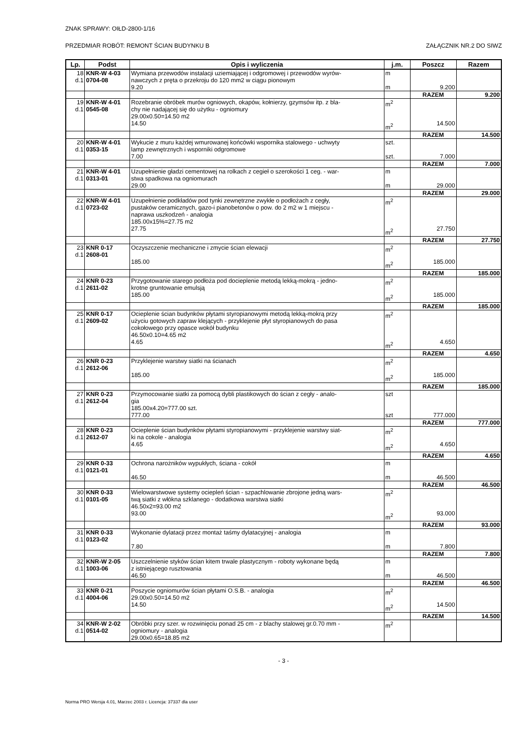ZNAK SPRAWY: OIŁD-2800-1/16
PRZEDMIAR ROBÓT: REMONT ŚCIAN BUDYNKU B ZAŁĄCZNIK NR.2 DO SIWZ
| Lp. | Podst | Opis i wyliczenia | j.m. | Poszcz | Razem |
| --- | --- | --- | --- | --- | --- |
| 18 d.1 | KNR-W 4-03 0704-08 | Wymiana przewodów instalacji uziemiającej i odgromowej i przewodów wyrów- nawczych z pręta o przekroju do 120 mm2 w ciągu pionowym 9.20 | m m | 9.200 | |
| | | | | RAZEM | 9.200 |
| 19 d.1 | KNR-W 4-01 0545-08 | Rozebranie obróbek murów ogniowych, okapów, kołnierzy, gzymsów itp. z bla- chy nie nadającej się do użytku - ogniomury 29.00x0.50=14.50 m2 14.50 | m<sup>2</sup> m<sup>2</sup> | 14.500 | |
| | | | | RAZEM | 14.500 |
| 20 d.1 | KNR-W 4-01 0353-15 | Wykucie z muru każdej wmurowanej końcówki wspornika stalowego - uchwyty lamp zewnętrznych i wsporniki odgromowe 7.00 | szt. szt. | 7.000 | |
| | | | | RAZEM | 7.000 |
| 21 d.1 | KNR-W 4-01 0313-01 | Uzupełnienie gładzi cementowej na rolkach z cegieł o szerokości 1 ceg. - war- stwa spadkowa na ogniomurach 29.00 | m m | 29.000 | |
| | | | | RAZEM | 29.000 |
| 22 d.1 | KNR-W 4-01 0723-02 | Uzupełnienie podkładów pod tynki zewnętrzne zwykłe o podłożach z cegły, pustaków ceramicznych, gazo-i pianobetonów o pow. do 2 m2 w 1 miejscu - naprawa uszkodzeń - analogia 185.00x15%=27.75 m2 27.75 | m<sup>2</sup> m<sup>2</sup> | 27.750 | |
| | | | | RAZEM | 27.750 |
| 23 d.1 | KNR 0-17 2608-01 | Oczyszczenie mechaniczne i zmycie ścian elewacji 185.00 | m<sup>2</sup> m<sup>2</sup> | 185.000 | |
| | | | | RAZEM | 185.000 |
| 24 d.1 | KNR 0-23 2611-02 | Przygotowanie starego podłoża pod docieplenie metodą lekką-mokrą - jedno- krotne gruntowanie emulsją 185.00 | m<sup>2</sup> m<sup>2</sup> | 185.000 | |
| | | | | RAZEM | 185.000 |
| 25 d.1 | KNR 0-17 2609-02 | Ocieplenie ścian budynków płytami styropianowymi metodą lekką-mokrą przy użyciu gotowych zapraw klejących - przyklejenie płyt styropianowych do pasa cokołowego przy opasce wokół budynku 46.50x0.10=4.65 m2 4.65 | m<sup>2</sup> m<sup>2</sup> | 4.650 | |
| | | | | RAZEM | 4.650 |
| 26 d.1 | KNR 0-23 2612-06 | Przyklejenie warstwy siatki na ścianach 185.00 | m<sup>2</sup> m<sup>2</sup> | 185.000 | |
| | | | | RAZEM | 185.000 |
| 27 d.1 | KNR 0-23 2612-04 | Przymocowanie siatki za pomocą dybli plastikowych do ścian z cegły - analo- gia 185.00x4.20=777.00 szt. 777.00 | szt szt | 777.000 | |
| | | | | RAZEM | 777.000 |
| 28 d.1 | KNR 0-23 2612-07 | Ocieplenie ścian budynków płytami styropianowymi - przyklejenie warstwy siat- ki na cokole - analogia 4.65 | m<sup>2</sup> m<sup>2</sup> | 4.650 | |
| | | | | RAZEM | 4.650 |
| 29 d.1 | KNR 0-33 0121-01 | Ochrona narożników wypukłych, ściana - cokół 46.50 | m m | 46.500 | |
| | | | | RAZEM | 46.500 |
| 30 d.1 | KNR 0-33 0101-05 | Wielowarstwowe systemy ociepleń ścian - szpachlowanie zbrojone jedną wars- twą siatki z włókna szklanego - dodatkowa warstwa siatki 46.50x2=93.00 m2 93.00 | m<sup>2</sup> m<sup>2</sup> | 93.000 | |
| | | | | RAZEM | 93.000 |
| 31 d.1 | KNR 0-33 0123-02 | Wykonanie dylatacji przez montaż taśmy dylatacyjnej - analogia 7.80 | m m | 7.800 | |
| | | | | RAZEM | 7.800 |
| 32 d.1 | KNR-W 2-05 1003-06 | Uszczelnienie styków ścian kitem trwale plastycznym - roboty wykonane będą z istniejącego rusztowania 46.50 | m m | 46.500 | |
| | | | | RAZEM | 46.500 |
| 33 d.1 | KNR 0-21 4004-06 | Poszycie ogniomurów ścian płytami O.S.B. - analogia 29.00x0.50=14.50 m2 14.50 | m<sup>2</sup> m<sup>2</sup> | 14.500 | |
| | | | | RAZEM | 14.500 |
| 34 d.1 | KNR-W 2-02 0514-02 | Obróbki przy szer. w rozwinięciu ponad 25 cm - z blachy stalowej gr.0.70 mm - ogniomury - analogia 29.00x0.65=18.85 m2 | m<sup>2</sup> | | |
- 3 -
Norma PRO Wersja 4.01, Marzec 2003 r. Licencja: 37337 dla user